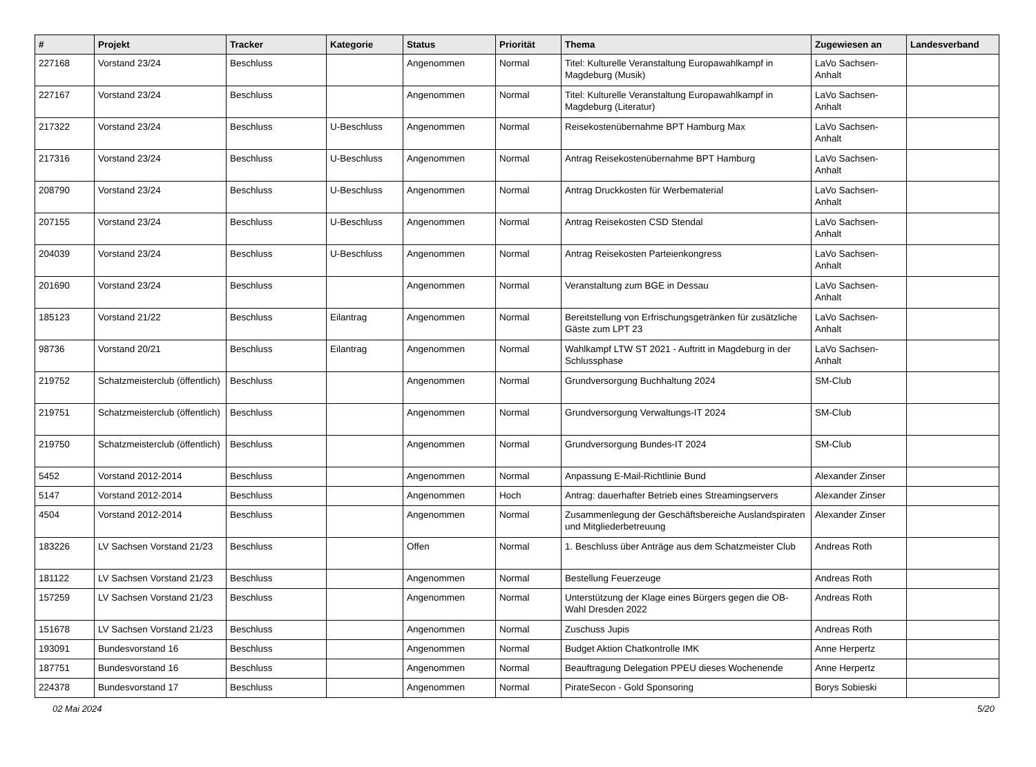| # | Projekt | Tracker | Kategorie | Status | Priorität | Thema | Zugewiesen an | Landesverband |
| --- | --- | --- | --- | --- | --- | --- | --- | --- |
| 227168 | Vorstand 23/24 | Beschluss | | Angenommen | Normal | Titel: Kulturelle Veranstaltung Europawahlkampf in Magdeburg (Musik) | LaVo Sachsen-Anhalt | |
| 227167 | Vorstand 23/24 | Beschluss | | Angenommen | Normal | Titel: Kulturelle Veranstaltung Europawahlkampf in Magdeburg (Literatur) | LaVo Sachsen-Anhalt | |
| 217322 | Vorstand 23/24 | Beschluss | U-Beschluss | Angenommen | Normal | Reisekostenübernahme BPT Hamburg Max | LaVo Sachsen-Anhalt | |
| 217316 | Vorstand 23/24 | Beschluss | U-Beschluss | Angenommen | Normal | Antrag Reisekostenübernahme BPT Hamburg | LaVo Sachsen-Anhalt | |
| 208790 | Vorstand 23/24 | Beschluss | U-Beschluss | Angenommen | Normal | Antrag Druckkosten für Werbematerial | LaVo Sachsen-Anhalt | |
| 207155 | Vorstand 23/24 | Beschluss | U-Beschluss | Angenommen | Normal | Antrag Reisekosten CSD Stendal | LaVo Sachsen-Anhalt | |
| 204039 | Vorstand 23/24 | Beschluss | U-Beschluss | Angenommen | Normal | Antrag Reisekosten Parteienkongress | LaVo Sachsen-Anhalt | |
| 201690 | Vorstand 23/24 | Beschluss | | Angenommen | Normal | Veranstaltung zum BGE in Dessau | LaVo Sachsen-Anhalt | |
| 185123 | Vorstand 21/22 | Beschluss | Eilantrag | Angenommen | Normal | Bereitstellung von Erfrischungsgetränken für zusätzliche Gäste zum LPT 23 | LaVo Sachsen-Anhalt | |
| 98736 | Vorstand 20/21 | Beschluss | Eilantrag | Angenommen | Normal | Wahlkampf LTW ST 2021 - Auftritt in Magdeburg in der Schlussphase | LaVo Sachsen-Anhalt | |
| 219752 | Schatzmeisterclub (öffentlich) | Beschluss | | Angenommen | Normal | Grundversorgung Buchhaltung 2024 | SM-Club | |
| 219751 | Schatzmeisterclub (öffentlich) | Beschluss | | Angenommen | Normal | Grundversorgung Verwaltungs-IT 2024 | SM-Club | |
| 219750 | Schatzmeisterclub (öffentlich) | Beschluss | | Angenommen | Normal | Grundversorgung Bundes-IT 2024 | SM-Club | |
| 5452 | Vorstand 2012-2014 | Beschluss | | Angenommen | Normal | Anpassung E-Mail-Richtlinie Bund | Alexander Zinser | |
| 5147 | Vorstand 2012-2014 | Beschluss | | Angenommen | Hoch | Antrag: dauerhafter Betrieb eines Streamingservers | Alexander Zinser | |
| 4504 | Vorstand 2012-2014 | Beschluss | | Angenommen | Normal | Zusammenlegung der Geschäftsbereiche Auslandspiraten und Mitgliederbetreuung | Alexander Zinser | |
| 183226 | LV Sachsen Vorstand 21/23 | Beschluss | | Offen | Normal | 1. Beschluss über Anträge aus dem Schatzmeister Club | Andreas Roth | |
| 181122 | LV Sachsen Vorstand 21/23 | Beschluss | | Angenommen | Normal | Bestellung Feuerzeuge | Andreas Roth | |
| 157259 | LV Sachsen Vorstand 21/23 | Beschluss | | Angenommen | Normal | Unterstützung der Klage eines Bürgers gegen die OB-Wahl Dresden 2022 | Andreas Roth | |
| 151678 | LV Sachsen Vorstand 21/23 | Beschluss | | Angenommen | Normal | Zuschuss Jupis | Andreas Roth | |
| 193091 | Bundesvorstand 16 | Beschluss | | Angenommen | Normal | Budget Aktion Chatkontrolle IMK | Anne Herpertz | |
| 187751 | Bundesvorstand 16 | Beschluss | | Angenommen | Normal | Beauftragung Delegation PPEU dieses Wochenende | Anne Herpertz | |
| 224378 | Bundesvorstand 17 | Beschluss | | Angenommen | Normal | PirateSecon - Gold Sponsoring | Borys Sobieski | |
02 Mai 2024 5/20